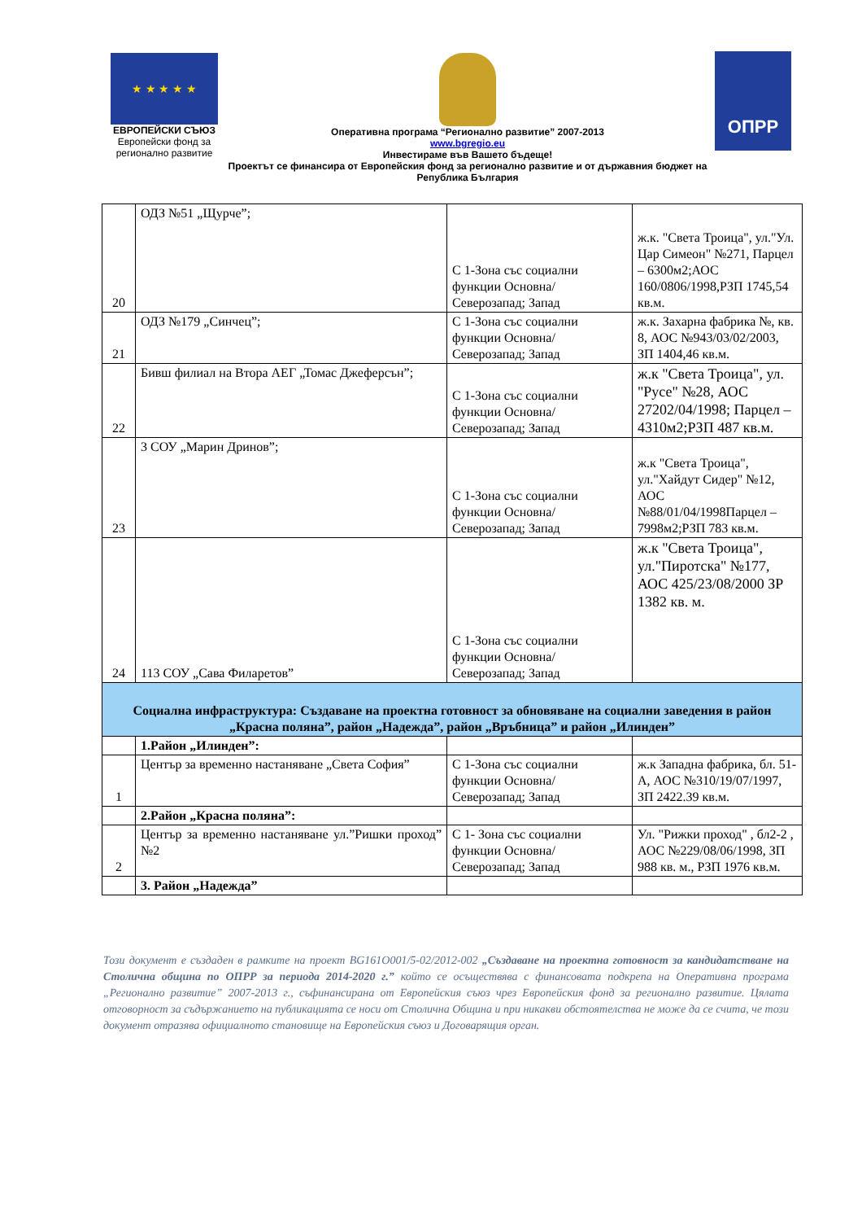★ ★ ★ ★ ★
ЕВРОПЕЙСКИ СЪЮЗ
Европейски фонд за регионално развитие
Оперативна програма “Регионално развитие” 2007-2013
www.bgregio.eu
Инвестираме във Вашето бъдеще!
Проектът се финансира от Европейския фонд за регионално развитие и от държавния бюджет на Република България
ОПРР
| 20 | ОДЗ №51 „Щурче”; | С 1-Зона със социални функции Основна/Северозапад; Запад | ж.к. "Света Троица", ул."Ул. Цар Симеон" №271, Парцел – 6300м2;АОС 160/0806/1998,РЗП 1745,54 кв.м. |
| 21 | ОДЗ №179 „Синчец”; | С 1-Зона със социални функции Основна/Северозапад; Запад | ж.к. Захарна фабрика №, кв. 8, АОС №943/03/02/2003, ЗП 1404,46 кв.м. |
| 22 | Бивш филиал на Втора АЕГ „Томас Джеферсън”; | С 1-Зона със социални функции Основна/Северозапад; Запад | ж.к "Света Троица", ул. "Русе" №28, АОС 27202/04/1998; Парцел – 4310м2;РЗП 487 кв.м. |
| 23 | 3 СОУ „Марин Дринов”; | С 1-Зона със социални функции Основна/Северозапад; Запад | ж.к "Света Троица", ул."Хайдут Сидер" №12, АОС №88/01/04/1998Парцел – 7998м2;РЗП 783 кв.м. |
| 24 | 113 СОУ „Сава Филаретов” | С 1-Зона със социални функции Основна/Северозапад; Запад | ж.к "Света Троица", ул."Пиротска" №177, АОС 425/23/08/2000 ЗР 1382 кв. м. |
| Социална инфраструктура: Създаване на проектна готовност за обновяване на социални заведения в район „Красна поляна”, район „Надежда”, район „Връбница” и район „Илинден” | | | |
| | 1.Район „Илинден”: | | |
| 1 | Център за временно настаняване „Света София” | С 1-Зона със социални функции Основна/Северозапад; Запад | ж.к Западна фабрика, бл. 51- А, АОС №310/19/07/1997, ЗП 2422.39 кв.м. |
| | 2.Район „Красна поляна”: | | |
| 2 | Център за временно настаняване ул.”Ришки проход” №2 | С 1- Зона със социални функции Основна/Северозапад; Запад | Ул. "Рижки проход" , бл2-2 , АОС №229/08/06/1998, ЗП 988 кв. м., РЗП 1976 кв.м. |
| | 3. Район „Надежда” | | |
Този документ е създаден в рамките на проект BG161O001/5-02/2012-002 „Създаване на проектна готовност за кандидатстване на Столична община по ОПРР за периода 2014-2020 г.” който се осъществява с финансовата подкрепа на Оперативна програма „Регионално развитие” 2007-2013 г., съфинансирана от Европейския съюз чрез Европейския фонд за регионално развитие. Цялата отговорност за съдържанието на публикацията се носи от Столична Община и при никакви обстоятелства не може да се счита, че този документ отразява официалното становище на Европейския съюз и Договарящия орган.